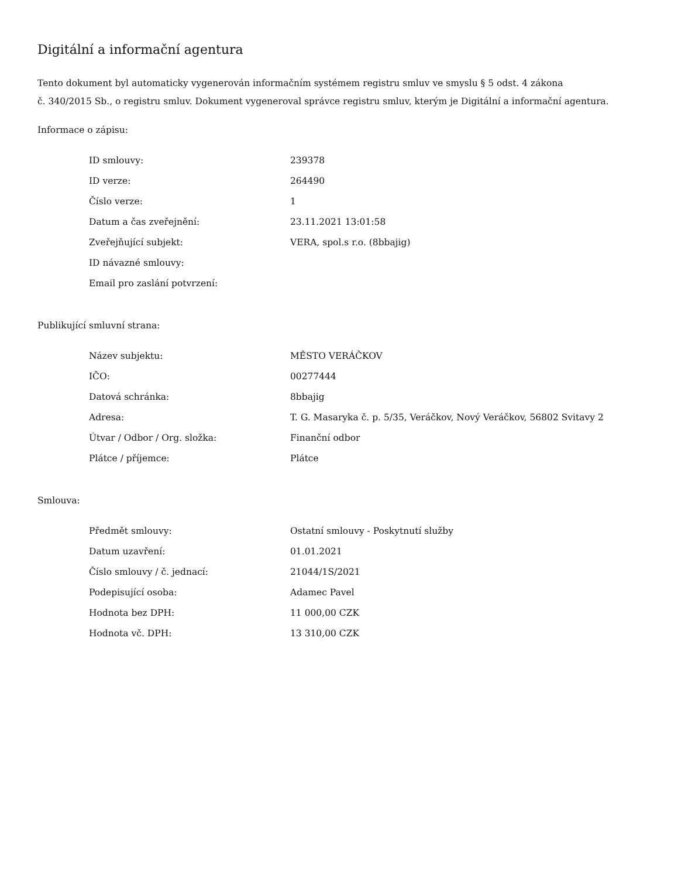Digitální a informační agentura
Tento dokument byl automaticky vygenerován informačním systémem registru smluv ve smyslu § 5 odst. 4 zákona
č. 340/2015 Sb., o registru smluv. Dokument vygeneroval správce registru smluv, kterým je Digitální a informační agentura.
Informace o zápisu:
| ID smlouvy: | 239378 |
| ID verze: | 264490 |
| Číslo verze: | 1 |
| Datum a čas zveřejnění: | 23.11.2021 13:01:58 |
| Zveřejňující subjekt: | VERA, spol.s r.o. (8bbajig) |
| ID návazné smlouvy: | |
| Email pro zaslání potvrzení: | |
Publikující smluvní strana:
| Název subjektu: | MĚSTO VERÁČKOV |
| IČO: | 00277444 |
| Datová schránka: | 8bbajig |
| Adresa: | T. G. Masaryka č. p. 5/35, Veráčkov, Nový Veráčkov, 56802 Svitavy 2 |
| Útvar / Odbor / Org. složka: | Finanční odbor |
| Plátce / příjemce: | Plátce |
Smlouva:
| Předmět smlouvy: | Ostatní smlouvy - Poskytnutí služby |
| Datum uzavření: | 01.01.2021 |
| Číslo smlouvy / č. jednací: | 21044/1S/2021 |
| Podepisující osoba: | Adamec Pavel |
| Hodnota bez DPH: | 11 000,00 CZK |
| Hodnota vč. DPH: | 13 310,00 CZK |